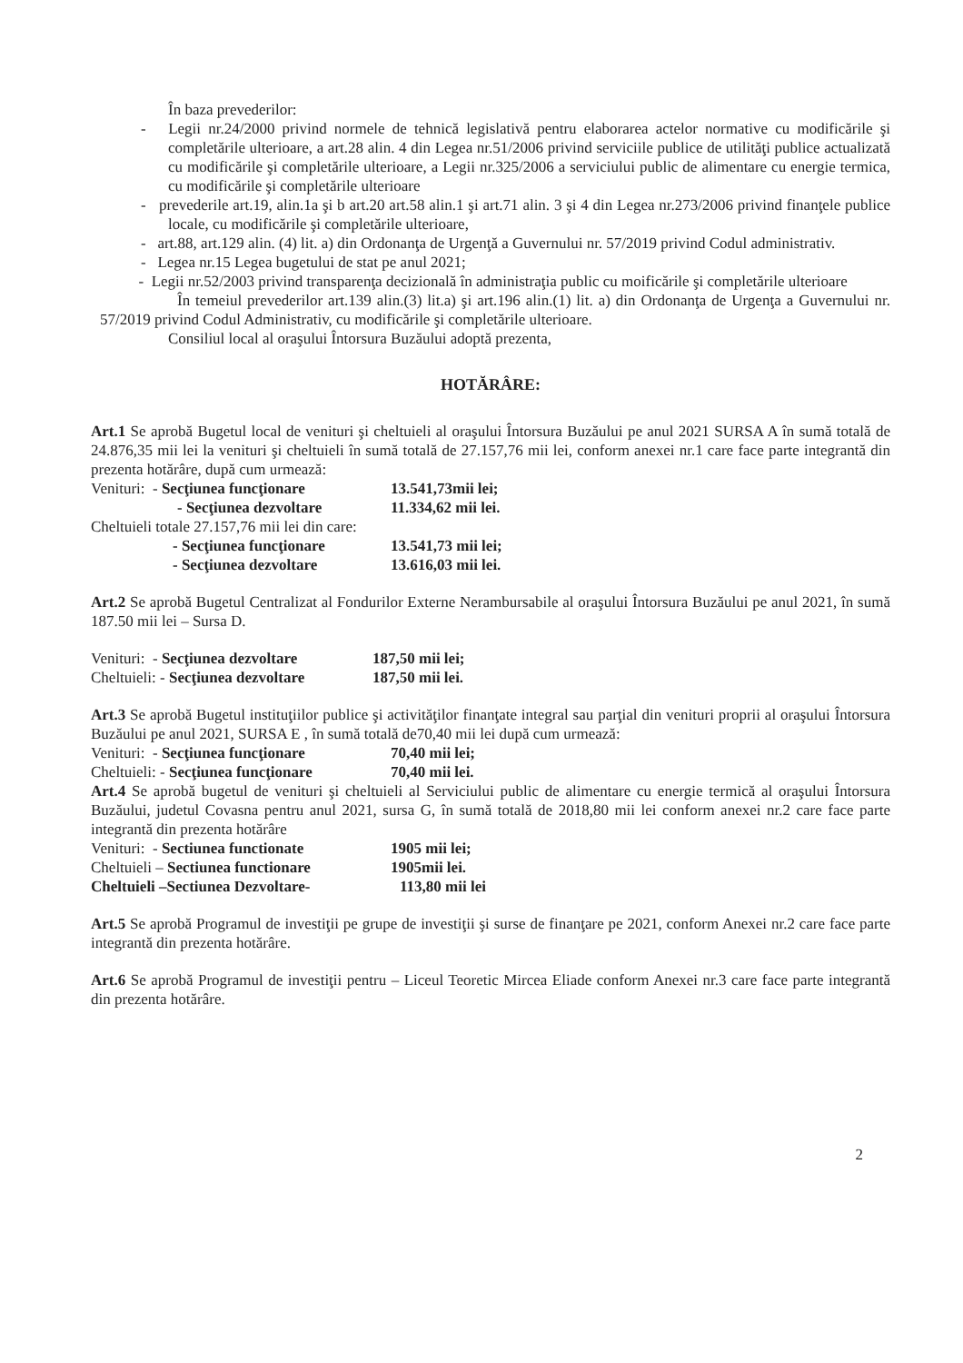În baza prevederilor:
- Legii nr.24/2000 privind normele de tehnică legislativă pentru elaborarea actelor normative cu modificările şi completările ulterioare, a art.28 alin. 4 din Legea nr.51/2006 privind serviciile publice de utilităţi publice actualizată cu modificările şi completările ulterioare, a Legii nr.325/2006 a serviciului public de alimentare cu energie termica, cu modificările şi completările ulterioare
- prevederile art.19, alin.1a şi b art.20 art.58 alin.1 şi art.71 alin. 3 şi 4 din Legea nr.273/2006 privind finanţele publice locale, cu modificările şi completările ulterioare,
- art.88, art.129 alin. (4) lit. a) din Ordonanţa de Urgenţă a Guvernului nr. 57/2019 privind Codul administrativ.
- Legea nr.15 Legea bugetului de stat pe anul 2021;
- Legii nr.52/2003 privind transparenţa decizională în administraţia public cu moificările şi completările ulterioare
În temeiul prevederilor art.139 alin.(3) lit.a) şi art.196 alin.(1) lit. a) din Ordonanţa de Urgenţa a Guvernului nr. 57/2019 privind Codul Administrativ, cu modificările şi completările ulterioare.
Consiliul local al oraşului Întorsura Buzăului adoptă prezenta,
HOTĂRÂRE:
Art.1 Se aprobă Bugetul local de venituri şi cheltuieli al oraşului Întorsura Buzăului pe anul 2021 SURSA A în sumă totală de 24.876,35 mii lei la venituri şi cheltuieli în sumă totală de 27.157,76 mii lei, conform anexei nr.1 care face parte integrantă din prezenta hotărâre, după cum urmează:
Venituri: - Secţiunea funcţionare 13.541,73mii lei;
- Secţiunea dezvoltare 11.334,62 mii lei.
Cheltuieli totale 27.157,76 mii lei din care:
- Secţiunea funcţionare 13.541,73 mii lei;
- Secţiunea dezvoltare 13.616,03 mii lei.
Art.2 Se aprobă Bugetul Centralizat al Fondurilor Externe Nerambursabile al oraşului Întorsura Buzăului pe anul 2021, în sumă 187.50 mii lei – Sursa D.
Venituri: - Secţiunea dezvoltare 187,50 mii lei;
Cheltuieli: - Secţiunea dezvoltare 187,50 mii lei.
Art.3 Se aprobă Bugetul instituţiilor publice şi activităţilor finanţate integral sau parţial din venituri proprii al oraşului Întorsura Buzăului pe anul 2021, SURSA E , în sumă totală de70,40 mii lei după cum urmează:
Venituri: - Secţiunea funcţionare 70,40 mii lei;
Cheltuieli: - Secţiunea funcţionare 70,40 mii lei.
Art.4 Se aprobă bugetul de venituri şi cheltuieli al Serviciului public de alimentare cu energie termică al oraşului Întorsura Buzăului, judetul Covasna pentru anul 2021, sursa G, în sumă totală de 2018,80 mii lei conform anexei nr.2 care face parte integrantă din prezenta hotărâre
Venituri: - Sectiunea functionate 1905 mii lei;
Cheltuieli – Sectiunea functionare 1905mii lei.
Cheltuieli –Sectiunea Dezvoltare- 113,80 mii lei
Art.5 Se aprobă Programul de investiţii pe grupe de investiţii şi surse de finanţare pe 2021, conform Anexei nr.2 care face parte integrantă din prezenta hotărâre.
Art.6 Se aprobă Programul de investiţii pentru – Liceul Teoretic Mircea Eliade conform Anexei nr.3 care face parte integrantă din prezenta hotărâre.
2